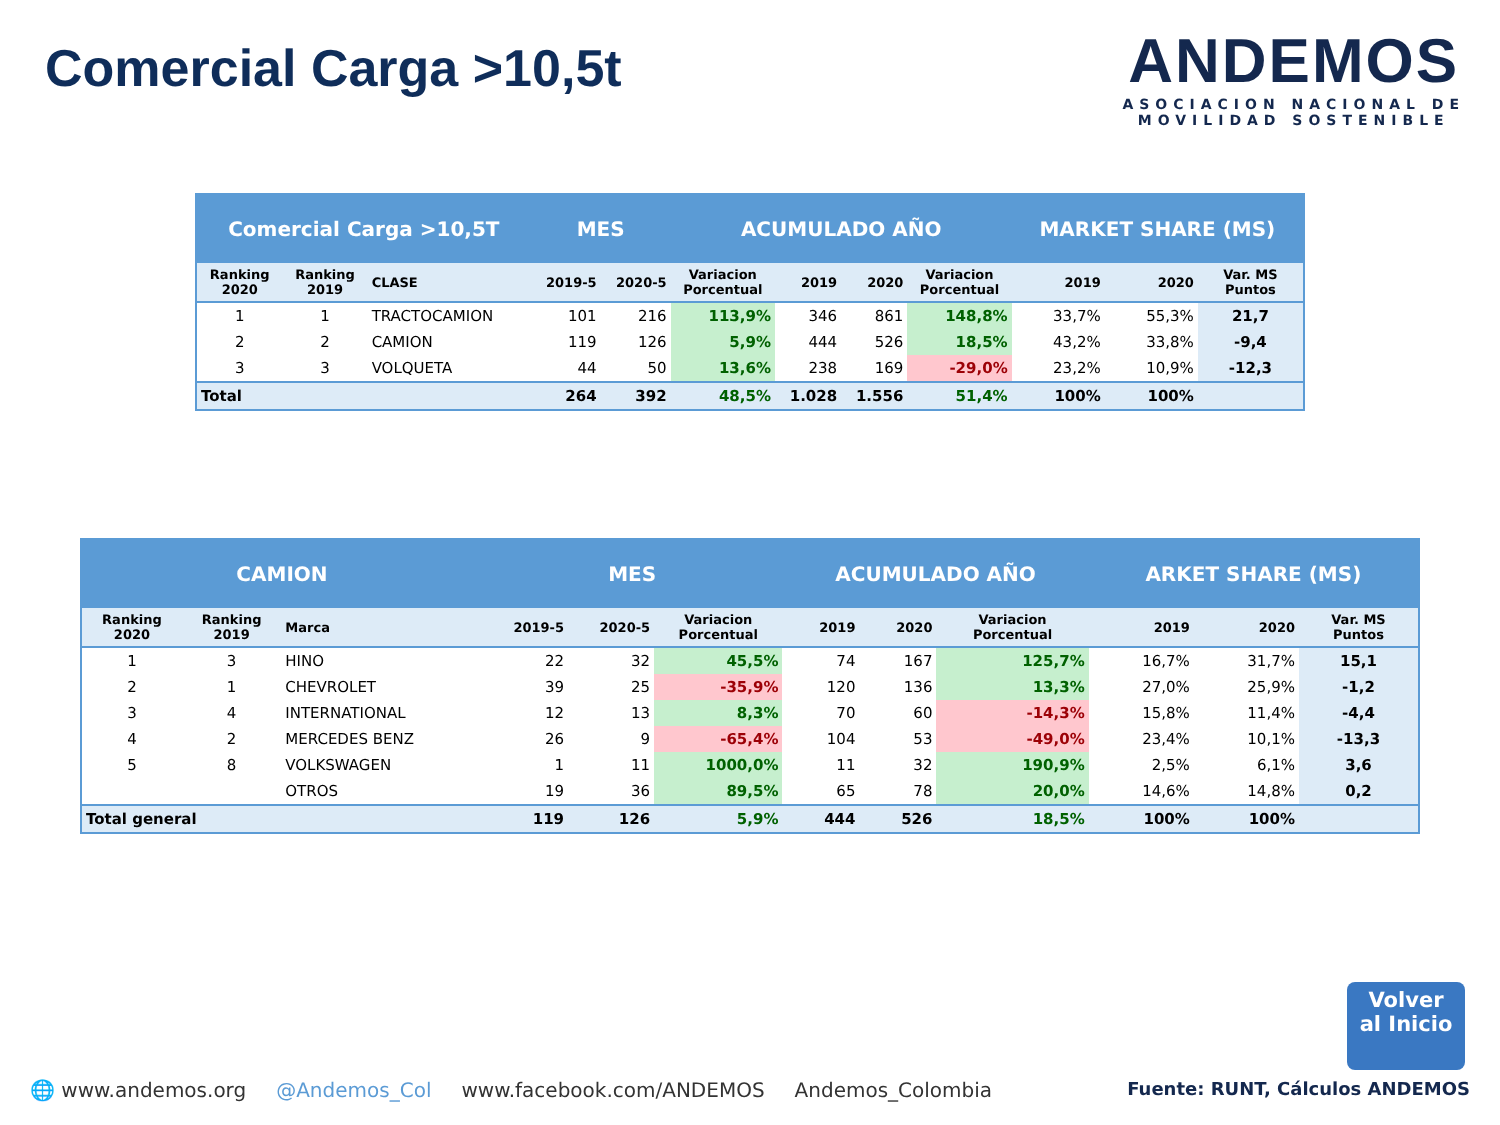Comercial Carga >10,5t
ANDEMOS
ASOCIACION NACIONAL DE
MOVILIDAD SOSTENIBLE
| Comercial Carga >10,5T | | | MES | | ACUMULADO AÑO | | | | MARKET SHARE (MS) | | |
| --- | --- | --- | --- | --- | --- | --- | --- | --- | --- | --- | --- |
| Ranking 2020 | Ranking 2019 | CLASE | 2019-5 | 2020-5 | Variacion Porcentual | 2019 | 2020 | Variacion Porcentual | 2019 | 2020 | Var. MS Puntos |
| 1 | 1 | TRACTOCAMION | 101 | 216 | 113,9% | 346 | 861 | 148,8% | 33,7% | 55,3% | 21,7 |
| 2 | 2 | CAMION | 119 | 126 | 5,9% | 444 | 526 | 18,5% | 43,2% | 33,8% | -9,4 |
| 3 | 3 | VOLQUETA | 44 | 50 | 13,6% | 238 | 169 | -29,0% | 23,2% | 10,9% | -12,3 |
| Total | | | 264 | 392 | 48,5% | 1.028 | 1.556 | 51,4% | 100% | 100% | |
| CAMION | | | MES | | | ACUMULADO AÑO | | | ARKET SHARE (MS) | | |
| --- | --- | --- | --- | --- | --- | --- | --- | --- | --- | --- | --- |
| Ranking 2020 | Ranking 2019 | Marca | 2019-5 | 2020-5 | Variacion Porcentual | 2019 | 2020 | Variacion Porcentual | 2019 | 2020 | Var. MS Puntos |
| 1 | 3 | HINO | 22 | 32 | 45,5% | 74 | 167 | 125,7% | 16,7% | 31,7% | 15,1 |
| 2 | 1 | CHEVROLET | 39 | 25 | -35,9% | 120 | 136 | 13,3% | 27,0% | 25,9% | -1,2 |
| 3 | 4 | INTERNATIONAL | 12 | 13 | 8,3% | 70 | 60 | -14,3% | 15,8% | 11,4% | -4,4 |
| 4 | 2 | MERCEDES BENZ | 26 | 9 | -65,4% | 104 | 53 | -49,0% | 23,4% | 10,1% | -13,3 |
| 5 | 8 | VOLKSWAGEN | 1 | 11 | 1000,0% | 11 | 32 | 190,9% | 2,5% | 6,1% | 3,6 |
| | | OTROS | 19 | 36 | 89,5% | 65 | 78 | 20,0% | 14,6% | 14,8% | 0,2 |
| Total general | | | 119 | 126 | 5,9% | 444 | 526 | 18,5% | 100% | 100% | |
Volver
al Inicio
🌐 www.andemos.org @Andemos_Col www.facebook.com/ANDEMOS Andemos_Colombia Fuente: RUNT, Cálculos ANDEMOS